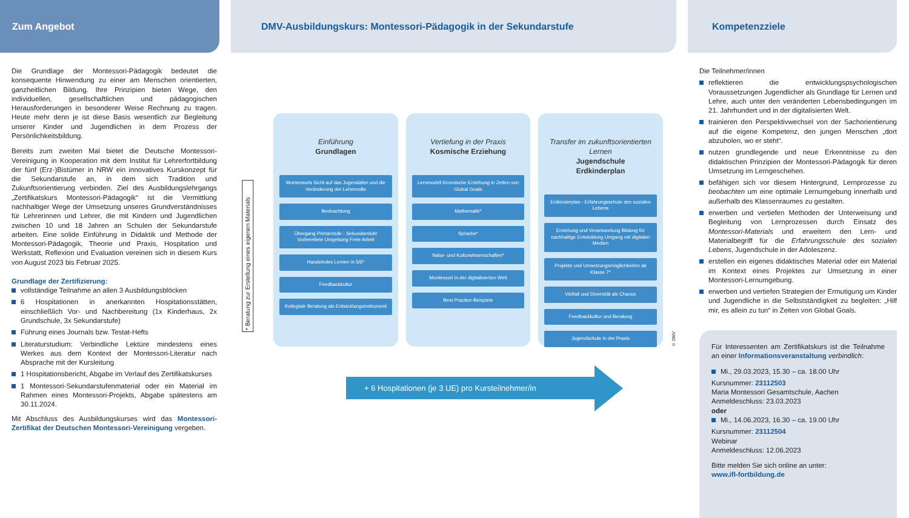Zum Angebot
Die Grundlage der Montessori-Pädagogik bedeutet die konsequente Hinwendung zu einer am Menschen orientierten, ganzheitlichen Bildung. Ihre Prinzipien bieten Wege, den individuellen, gesellschaftlichen und pädagogischen Herausforderungen in besonderer Weise Rechnung zu tragen. Heute mehr denn je ist diese Basis wesentlich zur Begleitung unserer Kinder und Jugendlichen in dem Prozess der Persönlichkeitsbildung.
Bereits zum zweiten Mal bietet die Deutsche Montessori-Vereinigung in Kooperation mit dem Institut für Lehrerfortbildung der fünf (Erz-)Bistümer in NRW ein innovatives Kurskonzept für die Sekundarstufe an, in dem sich Tradition und Zukunftsorientierung verbinden. Ziel des Ausbildungslehrgangs „Zertifikatskurs Montessori-Pädagogik“ ist die Vermittlung nachhaltiger Wege der Umsetzung unseres Grundverständnisses für Lehrerinnen und Lehrer, die mit Kindern und Jugendlichen zwischen 10 und 18 Jahren an Schulen der Sekundarstufe arbeiten. Eine solide Einführung in Didaktik und Methode der Montessori-Pädagogik, Theorie und Praxis, Hospitation und Werkstatt, Reflexion und Evaluation vereinen sich in diesem Kurs von August 2023 bis Februar 2025.
Grundlage der Zertifizierung:
vollständige Teilnahme an allen 3 Ausbildungsblöcken
6 Hospitationen in anerkannten Hospitationsstätten, einschließlich Vor- und Nachbereitung (1x Kinderhaus, 2x Grundschule, 3x Sekundarstufe)
Führung eines Journals bzw. Testat-Hefts
Literaturstudium: Verbindliche Lektüre mindestens eines Werkes aus dem Kontext der Montessori-Literatur nach Absprache mit der Kursleitung
1 Hospitationsbericht, Abgabe im Verlauf des Zertifikatskurses
1 Montessori-Sekundarstufenmaterial oder ein Material im Rahmen eines Montessori-Projekts, Abgabe spätestens am 30.11.2024.
Mit Abschluss des Ausbildungskurses wird das Montessori-Zertifikat der Deutschen Montessori-Vereinigung vergeben.
DMV-Ausbildungskurs: Montessori-Pädagogik in der Sekundarstufe
* Beratung zur Erstellung eines eigenen Materials
Einführung
Grundlagen
Montessoris Sicht auf das Jugendalter und die Veränderung der Lehrerrolle
Beobachtung
Übergang Primarstufe - Sekundarstufe Vorbereitete Umgebung Freie Arbeit
Handelndes Lernen in 5/6*
Feedbackkultur
Kollegiale Beratung als Entwicklungsinstrument
Vertiefung in der Praxis
Kosmische Erziehung
Lernmodell Kosmische Erziehung in Zeiten von Global Goals
Mathematik*
Sprache*
Natur- und Kulturwissenschaften*
Montessori in der digitalisierten Welt
Best Practice-Beispiele
Transfer im zukunftsorientierten Lernen
Jugendschule
Erdkinderplan
Erdkinderplan - Erfahrungsschule des sozialen Lebens
Erziehung und Verantwortung Bildung für nachhaltige Entwicklung Umgang mit digitalen Medien
Projekte und Umsetzungsmöglichkeiten ab Klasse 7*
Vielfalt und Diversität als Chance
Feedbackkultur und Beratung
Jugendschule in der Praxis
© DMV
+ 6 Hospitationen (je 3 UE) pro Kursteilnehmer/in
Kompetenzziele
Die Teilnehmer/innen
reflektieren die entwicklungspsychologischen Voraussetzungen Jugendlicher als Grundlage für Lernen und Lehre, auch unter den veränderten Lebensbedingungen im 21. Jahrhundert und in der digitalisierten Welt.
trainieren den Perspektivwechsel von der Sachorientierung auf die eigene Kompetenz, den jungen Menschen „dort abzuholen, wo er steht“.
nutzen grundlegende und neue Erkenntnisse zu den didaktischen Prinzipien der Montessori-Pädagogik für deren Umsetzung im Lerngeschehen.
befähigen sich vor diesem Hintergrund, Lernprozesse zu beobachten um eine optimale Lernumgebung innerhalb und außerhalb des Klassenraumes zu gestalten.
erwerben und vertiefen Methoden der Unterweisung und Begleitung von Lernprozessen durch Einsatz des Montessori-Materials und erweitern den Lern- und Materialbegriff für die Erfahrungsschule des sozialen Lebens, Jugendschule in der Adoleszenz.
erstellen ein eigenes didaktisches Material oder ein Material im Kontext eines Projektes zur Umsetzung in einer Montessori-Lernumgebung.
erwerben und vertiefen Strategien der Ermutigung um Kinder und Jugendliche in die Selbstständigkeit zu begleiten: „Hilf mir, es allein zu tun“ in Zeiten von Global Goals.
Für Interessenten am Zertifikatskurs ist die Teilnahme an einer Informationsveranstaltung verbindlich:
Mi., 29.03.2023, 15.30 – ca. 18.00 Uhr
Kursnummer: 23112503
Maria Montessori Gesamtschule, Aachen
Anmeldeschluss: 23.03.2023
oder
Mi., 14.06.2023, 16.30 – ca. 19.00 Uhr
Kursnummer: 23112504
Webinar
Anmeldeschluss: 12.06.2023
Bitte melden Sie sich online an unter:
www.ifl-fortbildung.de